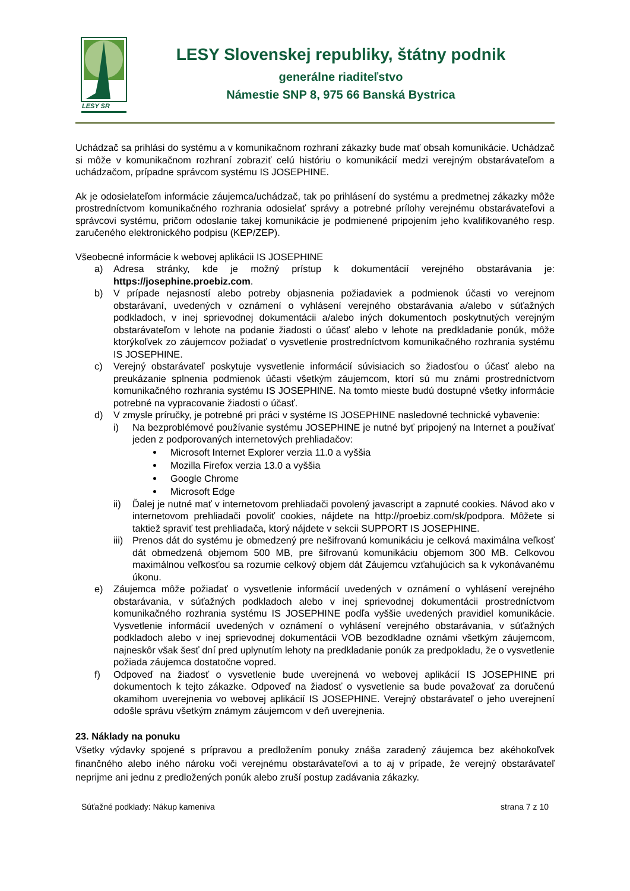LESY SR
LESY Slovenskej republiky, štátny podnik
generálne riaditeľstvo
Námestie SNP 8, 975 66 Banská Bystrica
Uchádzač sa prihlási do systému a v komunikačnom rozhraní zákazky bude mať obsah komunikácie. Uchádzač si môže v komunikačnom rozhraní zobraziť celú históriu o komunikácií medzi verejným obstarávateľom a uchádzačom, prípadne správcom systému IS JOSEPHINE.
Ak je odosielateľom informácie záujemca/uchádzač, tak po prihlásení do systému a predmetnej zákazky môže prostredníctvom komunikačného rozhrania odosielať správy a potrebné prílohy verejnému obstarávateľovi a správcovi systému, pričom odoslanie takej komunikácie je podmienené pripojením jeho kvalifikovaného resp. zaručeného elektronického podpisu (KEP/ZEP).
Všeobecné informácie k webovej aplikácii IS JOSEPHINE
a) Adresa stránky, kde je možný prístup k dokumentácií verejného obstarávania je: https://josephine.proebiz.com.
b) V prípade nejasností alebo potreby objasnenia požiadaviek a podmienok účasti vo verejnom obstarávaní, uvedených v oznámení o vyhlásení verejného obstarávania a/alebo v súťažných podkladoch, v inej sprievodnej dokumentácii a/alebo iných dokumentoch poskytnutých verejným obstarávateľom v lehote na podanie žiadosti o účasť alebo v lehote na predkladanie ponúk, môže ktorýkoľvek zo záujemcov požiadať o vysvetlenie prostredníctvom komunikačného rozhrania systému IS JOSEPHINE.
c) Verejný obstarávateľ poskytuje vysvetlenie informácií súvisiacich so žiadosťou o účasť alebo na preukázanie splnenia podmienok účasti všetkým záujemcom, ktorí sú mu známi prostredníctvom komunikačného rozhrania systému IS JOSEPHINE. Na tomto mieste budú dostupné všetky informácie potrebné na vypracovanie žiadosti o účasť.
d) V zmysle príručky, je potrebné pri práci v systéme IS JOSEPHINE nasledovné technické vybavenie:
i) Na bezproblémové používanie systému JOSEPHINE je nutné byť pripojený na Internet a používať jeden z podporovaných internetových prehliadačov:
Microsoft Internet Explorer verzia 11.0 a vyššia
Mozilla Firefox verzia 13.0 a vyššia
Google Chrome
Microsoft Edge
ii) Ďalej je nutné mať v internetovom prehliadači povolený javascript a zapnuté cookies. Návod ako v internetovom prehliadači povoliť cookies, nájdete na http://proebiz.com/sk/podpora. Môžete si taktiež spraviť test prehliadača, ktorý nájdete v sekcii SUPPORT IS JOSEPHINE.
iii) Prenos dát do systému je obmedzený pre nešifrovanú komunikáciu je celková maximálna veľkosť dát obmedzená objemom 500 MB, pre šifrovanú komunikáciu objemom 300 MB. Celkovou maximálnou veľkosťou sa rozumie celkový objem dát Záujemcu vzťahujúcich sa k vykonávanému úkonu.
e) Záujemca môže požiadať o vysvetlenie informácií uvedených v oznámení o vyhlásení verejného obstarávania, v súťažných podkladoch alebo v inej sprievodnej dokumentácii prostredníctvom komunikačného rozhrania systému IS JOSEPHINE podľa vyššie uvedených pravidiel komunikácie. Vysvetlenie informácií uvedených v oznámení o vyhlásení verejného obstarávania, v súťažných podkladoch alebo v inej sprievodnej dokumentácii VOB bezodkladne oznámi všetkým záujemcom, najneskôr však šesť dní pred uplynutím lehoty na predkladanie ponúk za predpokladu, že o vysvetlenie požiada záujemca dostatočne vopred.
f) Odpoveď na žiadosť o vysvetlenie bude uverejnená vo webovej aplikácií IS JOSEPHINE pri dokumentoch k tejto zákazke. Odpoveď na žiadosť o vysvetlenie sa bude považovať za doručenú okamihom uverejnenia vo webovej aplikácií IS JOSEPHINE. Verejný obstarávateľ o jeho uverejnení odošle správu všetkým známym záujemcom v deň uverejnenia.
23. Náklady na ponuku
Všetky výdavky spojené s prípravou a predložením ponuky znáša zaradený záujemca bez akéhokoľvek finančného alebo iného nároku voči verejnému obstarávateľovi a to aj v prípade, že verejný obstarávateľ neprijme ani jednu z predložených ponúk alebo zruší postup zadávania zákazky.
Súťažné podklady: Nákup kameniva strana 7 z 10